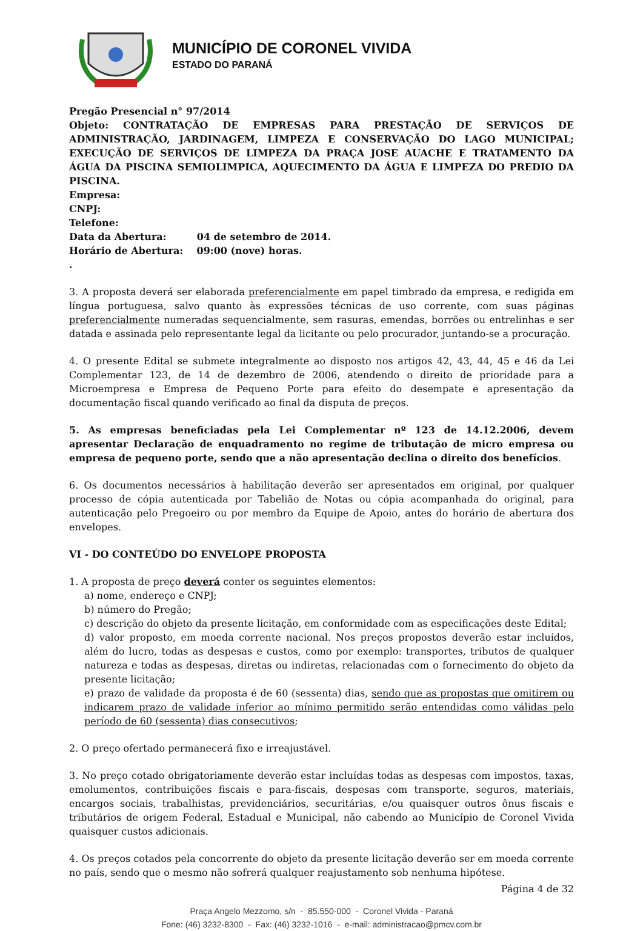MUNICÍPIO DE CORONEL VIVIDA
ESTADO DO PARANÁ
Pregão Presencial n° 97/2014
Objeto: CONTRATAÇÃO DE EMPRESAS PARA PRESTAÇÃO DE SERVIÇOS DE ADMINISTRAÇÃO, JARDINAGEM, LIMPEZA E CONSERVAÇÃO DO LAGO MUNICIPAL; EXECUÇÃO DE SERVIÇOS DE LIMPEZA DA PRAÇA JOSE AUACHE E TRATAMENTO DA ÁGUA DA PISCINA SEMIOLIMPICA, AQUECIMENTO DA ÁGUA E LIMPEZA DO PREDIO DA PISCINA.
Empresa:
CNPJ:
Telefone:
Data da Abertura: 04 de setembro de 2014.
Horário de Abertura: 09:00 (nove) horas.
.
3. A proposta deverá ser elaborada preferencialmente em papel timbrado da empresa, e redigida em língua portuguesa, salvo quanto às expressões técnicas de uso corrente, com suas páginas preferencialmente numeradas sequencialmente, sem rasuras, emendas, borrões ou entrelinhas e ser datada e assinada pelo representante legal da licitante ou pelo procurador, juntando-se a procuração.
4. O presente Edital se submete integralmente ao disposto nos artigos 42, 43, 44, 45 e 46 da Lei Complementar 123, de 14 de dezembro de 2006, atendendo o direito de prioridade para a Microempresa e Empresa de Pequeno Porte para efeito do desempate e apresentação da documentação fiscal quando verificado ao final da disputa de preços.
5. As empresas beneficiadas pela Lei Complementar nº 123 de 14.12.2006, devem apresentar Declaração de enquadramento no regime de tributação de micro empresa ou empresa de pequeno porte, sendo que a não apresentação declina o direito dos benefícios.
6. Os documentos necessários à habilitação deverão ser apresentados em original, por qualquer processo de cópia autenticada por Tabelião de Notas ou cópia acompanhada do original, para autenticação pelo Pregoeiro ou por membro da Equipe de Apoio, antes do horário de abertura dos envelopes.
VI - DO CONTEÚDO DO ENVELOPE PROPOSTA
1. A proposta de preço deverá conter os seguintes elementos:
a) nome, endereço e CNPJ;
b) número do Pregão;
c) descrição do objeto da presente licitação, em conformidade com as especificações deste Edital;
d) valor proposto, em moeda corrente nacional. Nos preços propostos deverão estar incluídos, além do lucro, todas as despesas e custos, como por exemplo: transportes, tributos de qualquer natureza e todas as despesas, diretas ou indiretas, relacionadas com o fornecimento do objeto da presente licitação;
e) prazo de validade da proposta é de 60 (sessenta) dias, sendo que as propostas que omitirem ou indicarem prazo de validade inferior ao mínimo permitido serão entendidas como válidas pelo período de 60 (sessenta) dias consecutivos;
2. O preço ofertado permanecerá fixo e irreajustável.
3. No preço cotado obrigatoriamente deverão estar incluídas todas as despesas com impostos, taxas, emolumentos, contribuições fiscais e para-fiscais, despesas com transporte, seguros, materiais, encargos sociais, trabalhistas, previdenciários, securitárias, e/ou quaisquer outros ônus fiscais e tributários de origem Federal, Estadual e Municipal, não cabendo ao Município de Coronel Vivida quaisquer custos adicionais.
4. Os preços cotados pela concorrente do objeto da presente licitação deverão ser em moeda corrente no país, sendo que o mesmo não sofrerá qualquer reajustamento sob nenhuma hipótese.
Página 4 de 32
Praça Angelo Mezzomo, s/n - 85.550-000 - Coronel Vivida - Paraná
Fone: (46) 3232-8300 - Fax: (46) 3232-1016 - e-mail: administracao@pmcv.com.br